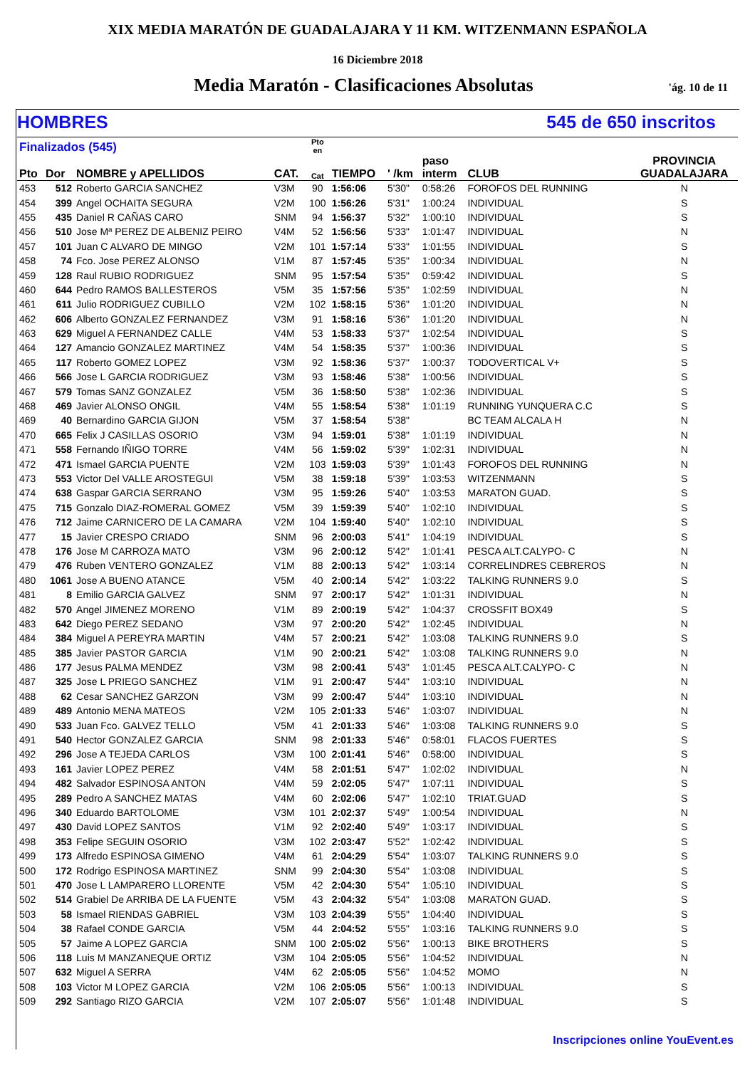XIX MEDIA MARATÓN DE GUADALAJARA Y 11 KM. WITZENMANN ESPAÑOLA
16 Diciembre 2018
Media Maratón - Clasificaciones Absolutas 'ág. 10 de 11
HOMBRES 545 de 650 inscritos
| Finalizados (545) | | | | Pto en | | | | | |
| --- | --- | --- | --- | --- | --- | --- | --- | --- | --- |
| Pto | Dor | NOMBRE y APELLIDOS | CAT. | Cat | TIEMPO | ' /km | paso interm | CLUB | PROVINCIA GUADALAJARA |
| 453 | 512 | Roberto GARCIA SANCHEZ | V3M | 90 | 1:56:06 | 5'30" | 0:58:26 | FOROFOS DEL RUNNING | N |
| 454 | 399 | Angel OCHAITA SEGURA | V2M | 100 | 1:56:26 | 5'31" | 1:00:24 | INDIVIDUAL | S |
| 455 | 435 | Daniel R CAÑAS CARO | SNM | 94 | 1:56:37 | 5'32" | 1:00:10 | INDIVIDUAL | S |
| 456 | 510 | Jose Mª PEREZ DE ALBENIZ PEIRO | V4M | 52 | 1:56:56 | 5'33" | 1:01:47 | INDIVIDUAL | N |
| 457 | 101 | Juan C ALVARO DE MINGO | V2M | 101 | 1:57:14 | 5'33" | 1:01:55 | INDIVIDUAL | S |
| 458 | 74 | Fco. Jose PEREZ ALONSO | V1M | 87 | 1:57:45 | 5'35" | 1:00:34 | INDIVIDUAL | N |
| 459 | 128 | Raul RUBIO RODRIGUEZ | SNM | 95 | 1:57:54 | 5'35" | 0:59:42 | INDIVIDUAL | S |
| 460 | 644 | Pedro RAMOS BALLESTEROS | V5M | 35 | 1:57:56 | 5'35" | 1:02:59 | INDIVIDUAL | N |
| 461 | 611 | Julio RODRIGUEZ CUBILLO | V2M | 102 | 1:58:15 | 5'36" | 1:01:20 | INDIVIDUAL | N |
| 462 | 606 | Alberto GONZALEZ FERNANDEZ | V3M | 91 | 1:58:16 | 5'36" | 1:01:20 | INDIVIDUAL | N |
| 463 | 629 | Miguel A FERNANDEZ CALLE | V4M | 53 | 1:58:33 | 5'37" | 1:02:54 | INDIVIDUAL | S |
| 464 | 127 | Amancio GONZALEZ MARTINEZ | V4M | 54 | 1:58:35 | 5'37" | 1:00:36 | INDIVIDUAL | S |
| 465 | 117 | Roberto GOMEZ LOPEZ | V3M | 92 | 1:58:36 | 5'37" | 1:00:37 | TODOVERTICAL V+ | S |
| 466 | 566 | Jose L GARCIA RODRIGUEZ | V3M | 93 | 1:58:46 | 5'38" | 1:00:56 | INDIVIDUAL | S |
| 467 | 579 | Tomas SANZ GONZALEZ | V5M | 36 | 1:58:50 | 5'38" | 1:02:36 | INDIVIDUAL | S |
| 468 | 469 | Javier ALONSO ONGIL | V4M | 55 | 1:58:54 | 5'38" | 1:01:19 | RUNNING YUNQUERA C.C | S |
| 469 | 40 | Bernardino GARCIA GIJON | V5M | 37 | 1:58:54 | 5'38" | | BC TEAM ALCALA H | N |
| 470 | 665 | Felix J CASILLAS OSORIO | V3M | 94 | 1:59:01 | 5'38" | 1:01:19 | INDIVIDUAL | N |
| 471 | 558 | Fernando IÑIGO TORRE | V4M | 56 | 1:59:02 | 5'39" | 1:02:31 | INDIVIDUAL | N |
| 472 | 471 | Ismael GARCIA PUENTE | V2M | 103 | 1:59:03 | 5'39" | 1:01:43 | FOROFOS DEL RUNNING | N |
| 473 | 553 | Victor Del VALLE AROSTEGUI | V5M | 38 | 1:59:18 | 5'39" | 1:03:53 | WITZENMANN | S |
| 474 | 638 | Gaspar GARCIA SERRANO | V3M | 95 | 1:59:26 | 5'40" | 1:03:53 | MARATON GUAD. | S |
| 475 | 715 | Gonzalo DIAZ-ROMERAL GOMEZ | V5M | 39 | 1:59:39 | 5'40" | 1:02:10 | INDIVIDUAL | S |
| 476 | 712 | Jaime CARNICERO DE LA CAMARA | V2M | 104 | 1:59:40 | 5'40" | 1:02:10 | INDIVIDUAL | S |
| 477 | 15 | Javier CRESPO CRIADO | SNM | 96 | 2:00:03 | 5'41" | 1:04:19 | INDIVIDUAL | S |
| 478 | 176 | Jose M CARROZA MATO | V3M | 96 | 2:00:12 | 5'42" | 1:01:41 | PESCA ALT.CALYPO- C | N |
| 479 | 476 | Ruben VENTERO GONZALEZ | V1M | 88 | 2:00:13 | 5'42" | 1:03:14 | CORRELINDRES CEBREROS | N |
| 480 | 1061 | Jose A BUENO ATANCE | V5M | 40 | 2:00:14 | 5'42" | 1:03:22 | TALKING RUNNERS 9.0 | S |
| 481 | 8 | Emilio GARCIA GALVEZ | SNM | 97 | 2:00:17 | 5'42" | 1:01:31 | INDIVIDUAL | N |
| 482 | 570 | Angel JIMENEZ MORENO | V1M | 89 | 2:00:19 | 5'42" | 1:04:37 | CROSSFIT BOX49 | S |
| 483 | 642 | Diego PEREZ SEDANO | V3M | 97 | 2:00:20 | 5'42" | 1:02:45 | INDIVIDUAL | N |
| 484 | 384 | Miguel A PEREYRA MARTIN | V4M | 57 | 2:00:21 | 5'42" | 1:03:08 | TALKING RUNNERS 9.0 | S |
| 485 | 385 | Javier PASTOR GARCIA | V1M | 90 | 2:00:21 | 5'42" | 1:03:08 | TALKING RUNNERS 9.0 | N |
| 486 | 177 | Jesus PALMA MENDEZ | V3M | 98 | 2:00:41 | 5'43" | 1:01:45 | PESCA ALT.CALYPO- C | N |
| 487 | 325 | Jose L PRIEGO SANCHEZ | V1M | 91 | 2:00:47 | 5'44" | 1:03:10 | INDIVIDUAL | N |
| 488 | 62 | Cesar SANCHEZ GARZON | V3M | 99 | 2:00:47 | 5'44" | 1:03:10 | INDIVIDUAL | N |
| 489 | 489 | Antonio MENA MATEOS | V2M | 105 | 2:01:33 | 5'46" | 1:03:07 | INDIVIDUAL | N |
| 490 | 533 | Juan Fco. GALVEZ TELLO | V5M | 41 | 2:01:33 | 5'46" | 1:03:08 | TALKING RUNNERS 9.0 | S |
| 491 | 540 | Hector GONZALEZ GARCIA | SNM | 98 | 2:01:33 | 5'46" | 0:58:01 | FLACOS FUERTES | S |
| 492 | 296 | Jose A TEJEDA CARLOS | V3M | 100 | 2:01:41 | 5'46" | 0:58:00 | INDIVIDUAL | S |
| 493 | 161 | Javier LOPEZ PEREZ | V4M | 58 | 2:01:51 | 5'47" | 1:02:02 | INDIVIDUAL | N |
| 494 | 482 | Salvador ESPINOSA ANTON | V4M | 59 | 2:02:05 | 5'47" | 1:07:11 | INDIVIDUAL | S |
| 495 | 289 | Pedro A SANCHEZ MATAS | V4M | 60 | 2:02:06 | 5'47" | 1:02:10 | TRIAT.GUAD | S |
| 496 | 340 | Eduardo BARTOLOME | V3M | 101 | 2:02:37 | 5'49" | 1:00:54 | INDIVIDUAL | N |
| 497 | 430 | David LOPEZ SANTOS | V1M | 92 | 2:02:40 | 5'49" | 1:03:17 | INDIVIDUAL | S |
| 498 | 353 | Felipe SEGUIN OSORIO | V3M | 102 | 2:03:47 | 5'52" | 1:02:42 | INDIVIDUAL | S |
| 499 | 173 | Alfredo ESPINOSA GIMENO | V4M | 61 | 2:04:29 | 5'54" | 1:03:07 | TALKING RUNNERS 9.0 | S |
| 500 | 172 | Rodrigo ESPINOSA MARTINEZ | SNM | 99 | 2:04:30 | 5'54" | 1:03:08 | INDIVIDUAL | S |
| 501 | 470 | Jose L LAMPARERO LLORENTE | V5M | 42 | 2:04:30 | 5'54" | 1:05:10 | INDIVIDUAL | S |
| 502 | 514 | Grabiel De ARRIBA DE LA FUENTE | V5M | 43 | 2:04:32 | 5'54" | 1:03:08 | MARATON GUAD. | S |
| 503 | 58 | Ismael RIENDAS GABRIEL | V3M | 103 | 2:04:39 | 5'55" | 1:04:40 | INDIVIDUAL | S |
| 504 | 38 | Rafael CONDE GARCIA | V5M | 44 | 2:04:52 | 5'55" | 1:03:16 | TALKING RUNNERS 9.0 | S |
| 505 | 57 | Jaime A LOPEZ GARCIA | SNM | 100 | 2:05:02 | 5'56" | 1:00:13 | BIKE BROTHERS | S |
| 506 | 118 | Luis M MANZANEQUE ORTIZ | V3M | 104 | 2:05:05 | 5'56" | 1:04:52 | INDIVIDUAL | N |
| 507 | 632 | Miguel A SERRA | V4M | 62 | 2:05:05 | 5'56" | 1:04:52 | MOMO | N |
| 508 | 103 | Victor M LOPEZ GARCIA | V2M | 106 | 2:05:05 | 5'56" | 1:00:13 | INDIVIDUAL | S |
| 509 | 292 | Santiago RIZO GARCIA | V2M | 107 | 2:05:07 | 5'56" | 1:01:48 | INDIVIDUAL | S |
Inscripciones online YouEvent.es